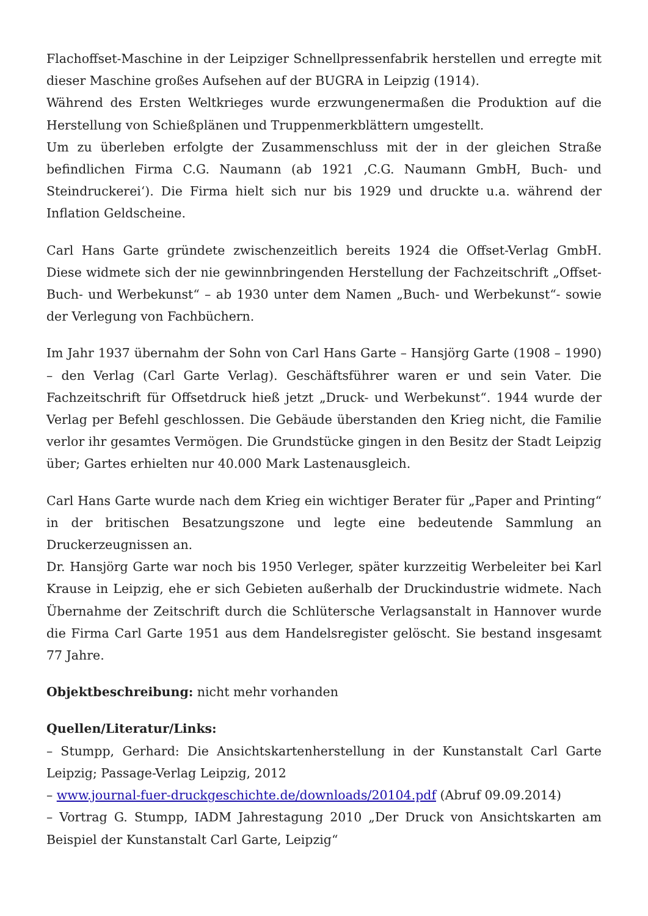Flachoffset-Maschine in der Leipziger Schnellpressenfabrik herstellen und erregte mit dieser Maschine großes Aufsehen auf der BUGRA in Leipzig (1914).
Während des Ersten Weltkrieges wurde erzwungenermaßen die Produktion auf die Herstellung von Schießplänen und Truppenmerkblättern umgestellt.
Um zu überleben erfolgte der Zusammenschluss mit der in der gleichen Straße befindlichen Firma C.G. Naumann (ab 1921 ‚C.G. Naumann GmbH, Buch- und Steindruckerei‘). Die Firma hielt sich nur bis 1929 und druckte u.a. während der Inflation Geldscheine.
Carl Hans Garte gründete zwischenzeitlich bereits 1924 die Offset-Verlag GmbH. Diese widmete sich der nie gewinnbringenden Herstellung der Fachzeitschrift „Offset-Buch- und Werbekunst“ – ab 1930 unter dem Namen „Buch- und Werbekunst“- sowie der Verlegung von Fachbüchern.
Im Jahr 1937 übernahm der Sohn von Carl Hans Garte – Hansjörg Garte (1908 – 1990) – den Verlag (Carl Garte Verlag). Geschäftsführer waren er und sein Vater. Die Fachzeitschrift für Offsetdruck hieß jetzt „Druck- und Werbekunst“. 1944 wurde der Verlag per Befehl geschlossen. Die Gebäude überstanden den Krieg nicht, die Familie verlor ihr gesamtes Vermögen. Die Grundstücke gingen in den Besitz der Stadt Leipzig über; Gartes erhielten nur 40.000 Mark Lastenausgleich.
Carl Hans Garte wurde nach dem Krieg ein wichtiger Berater für „Paper and Printing“ in der britischen Besatzungszone und legte eine bedeutende Sammlung an Druckerzeugnissen an.
Dr. Hansjörg Garte war noch bis 1950 Verleger, später kurzzeitig Werbeleiter bei Karl Krause in Leipzig, ehe er sich Gebieten außerhalb der Druckindustrie widmete. Nach Übernahme der Zeitschrift durch die Schlütersche Verlagsanstalt in Hannover wurde die Firma Carl Garte 1951 aus dem Handelsregister gelöscht. Sie bestand insgesamt 77 Jahre.
Objektbeschreibung: nicht mehr vorhanden
Quellen/Literatur/Links:
– Stumpp, Gerhard: Die Ansichtskartenherstellung in der Kunstanstalt Carl Garte Leipzig; Passage-Verlag Leipzig, 2012
– www.journal-fuer-druckgeschichte.de/downloads/20104.pdf (Abruf 09.09.2014)
– Vortrag G. Stumpp, IADM Jahrestagung 2010 „Der Druck von Ansichtskarten am Beispiel der Kunstanstalt Carl Garte, Leipzig“